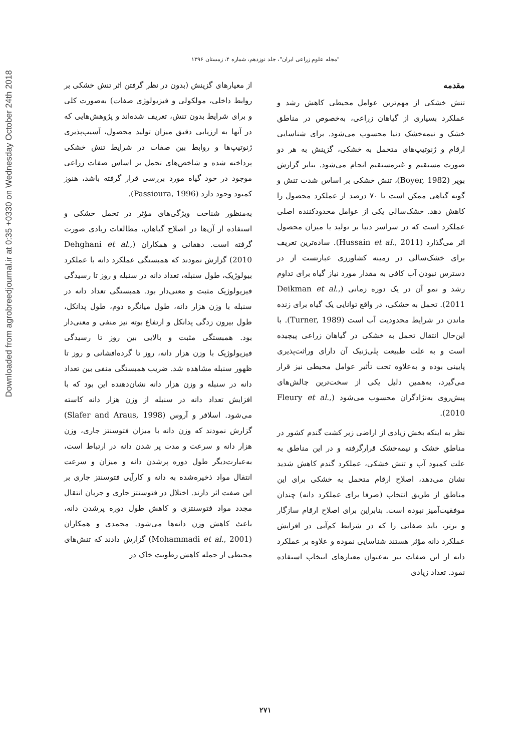Downloaded from agrobreedjournal.ir at 0:35 +0330 on Wednesday October 24th 2018
"مجله علوم زراعی ایران"، جلد نوزدهم، شماره ۴، زمستان ۱۳۹۶
مقدمه
تنش خشکی از مهم‌ترین عوامل محیطی کاهش رشد و عملکرد بسیاری از گیاهان زراعی، به‌خصوص در مناطق خشک و نیمه‌خشک دنیا محسوب می‌شود. برای شناسایی ارقام و ژنوتیپ‌های متحمل به خشکی، گزینش به هر دو صورت مستقیم و غیرمستقیم انجام می‌شود. بنابر گزارش بویر (Boyer, 1982)، تنش خشکی بر اساس شدت تنش و گونه گیاهی ممکن است تا ۷۰ درصد از عملکرد محصول را کاهش دهد. خشک‌سالی یکی از عوامل محدودکننده اصلی عملکرد است که در سراسر دنیا بر تولید یا میزان محصول اثر می‌گذارد (Hussain et al., 2011). ساده‌ترین تعریف برای خشک‌سالی در زمینه کشاورزی عبارتست از در دسترس نبودن آب کافی به مقدار مورد نیاز گیاه برای تداوم رشد و نمو آن در یک دوره زمانی (Deikman et al., 2011). تحمل به خشکی، در واقع توانایی یک گیاه برای زنده ماندن در شرایط محدودیت آب است (Turner, 1989). با این‌حال انتقال تحمل به خشکی در گیاهان زراعی پیچیده است و به علت طبیعت پلی‌ژنیک آن دارای وراثت‌پذیری پایینی بوده و به‌علاوه تحت تأثیر عوامل محیطی نیز قرار می‌گیرد، به‌همین دلیل یکی از سخت‌ترین چالش‌های پیش‌روی به‌نژادگران محسوب می‌شود (Fleury et al., 2010).
نظر به اینکه بخش زیادی از اراضی زیر کشت گندم کشور در مناطق خشک و نیمه‌خشک قرارگرفته و در این مناطق به علت کمبود آب و تنش خشکی، عملکرد گندم کاهش شدید نشان می‌دهد، اصلاح ارقام متحمل به خشکی برای این مناطق از طریق انتخاب (صرفا برای عملکرد دانه) چندان موفقیت‌آمیز نبوده است. بنابراین برای اصلاح ارقام سازگار و برتر، باید صفاتی را که در شرایط کم‌آبی در افزایش عملکرد دانه مؤثر هستند شناسایی نموده و علاوه بر عملکرد دانه از این صفات نیز به‌عنوان معیارهای انتخاب استفاده نمود. تعداد زیادی
از معیارهای گزینش (بدون در نظر گرفتن اثر تنش خشکی بر روابط داخلی، مولکولی و فیزیولوژی صفات) به‌صورت کلی و برای شرایط بدون تنش، تعریف شده‌اند و پژوهش‌هایی که در آنها به ارزیابی دقیق میزان تولید محصول، آسیب‌پذیری ژنوتیپ‌ها و روابط بین صفات در شرایط تنش خشکی پرداخته شده و شاخص‌های تحمل بر اساس صفات زراعی موجود در خود گیاه مورد بررسی قرار گرفته باشد، هنوز کمبود وجود دارد (Passioura, 1996).
به‌منظور شناخت ویژگی‌های مؤثر در تحمل خشکی و استفاده از آن‌ها در اصلاح گیاهان، مطالعات زیادی صورت گرفته است. دهقانی و همکاران (Dehghani et al., 2010) گزارش نمودند که همبستگی عملکرد دانه با عملکرد بیولوژیک، طول سنبله، تعداد دانه در سنبله و روز تا رسیدگی فیزیولوژیک مثبت و معنی‌دار بود. همبستگی تعداد دانه در سنبله با وزن هزار دانه، طول میانگره دوم، طول پدانکل، طول بیرون زدگی پدانکل و ارتفاع بوته نیز منفی و معنی‌دار بود. همبستگی مثبت و بالایی بین روز تا رسیدگی فیزیولوژیک با وزن هزار دانه، روز تا گرده‌افشانی و روز تا ظهور سنبله مشاهده شد. ضریب همبستگی منفی بین تعداد دانه در سنبله و وزن هزار دانه نشان‌دهنده این بود که با افزایش تعداد دانه در سنبله از وزن هزار دانه کاسته می‌شود. اسلافر و آروس (Slafer and Araus, 1998) گزارش نمودند که وزن دانه با میزان فتوسنتز جاری، وزن هزار دانه و سرعت و مدت پر شدن دانه در ارتباط است، به‌عبارت‌دیگر طول دوره پرشدن دانه و میزان و سرعت انتقال مواد ذخیره‌شده به دانه و کارآیی فتوسنتز جاری بر این صفت اثر دارند. اختلال در فتوسنتز جاری و جریان انتقال مجدد مواد فتوسنتزی و کاهش طول دوره پرشدن دانه، باعث کاهش وزن دانه‌ها می‌شود. محمدی و همکاران (Mohammadi et al., 2001) گزارش دادند که تنش‌های محیطی از جمله کاهش رطوبت خاک در
۲۷۱